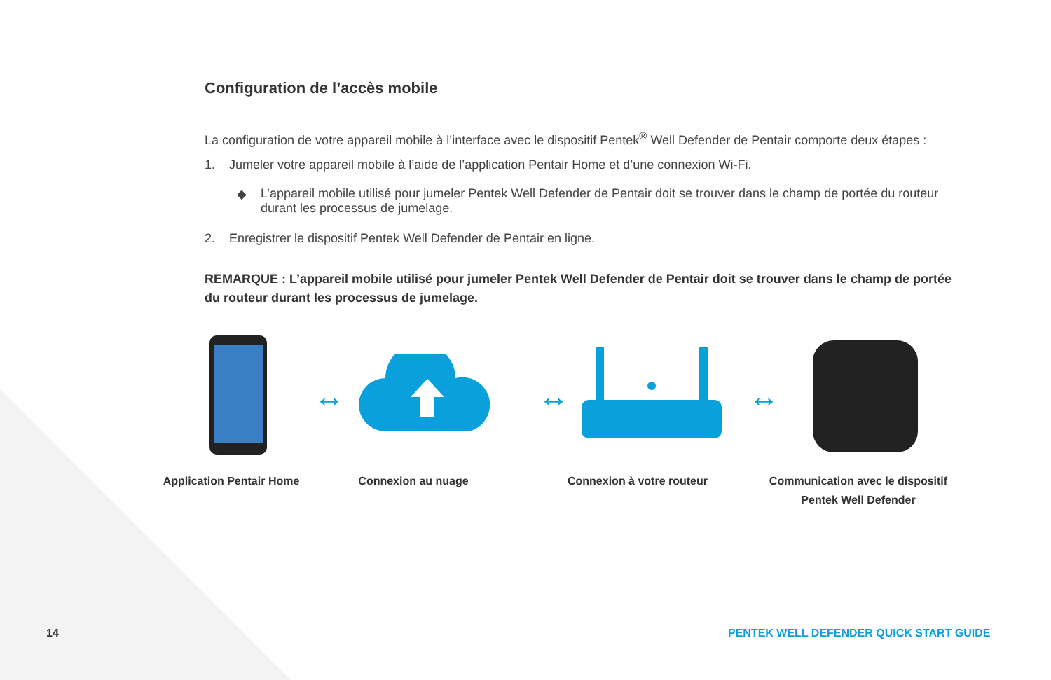Configuration de l’accès mobile
La configuration de votre appareil mobile à l’interface avec le dispositif Pentek<sup>®</sup> Well Defender de Pentair comporte deux étapes :
1. Jumeler votre appareil mobile à l’aide de l’application Pentair Home et d’une connexion Wi-Fi.
◆ L’appareil mobile utilisé pour jumeler Pentek Well Defender de Pentair doit se trouver dans le champ de portée du routeur durant les processus de jumelage.
2. Enregistrer le dispositif Pentek Well Defender de Pentair en ligne.
REMARQUE : L’appareil mobile utilisé pour jumeler Pentek Well Defender de Pentair doit se trouver dans le champ de portée du routeur durant les processus de jumelage.
↔ ↔ ↔
Application Pentair Home
Connexion au nuage Connexion à votre routeur Communication avec le dispositif
Pentek Well Defender
14
PENTEK WELL DEFENDER QUICK START GUIDE